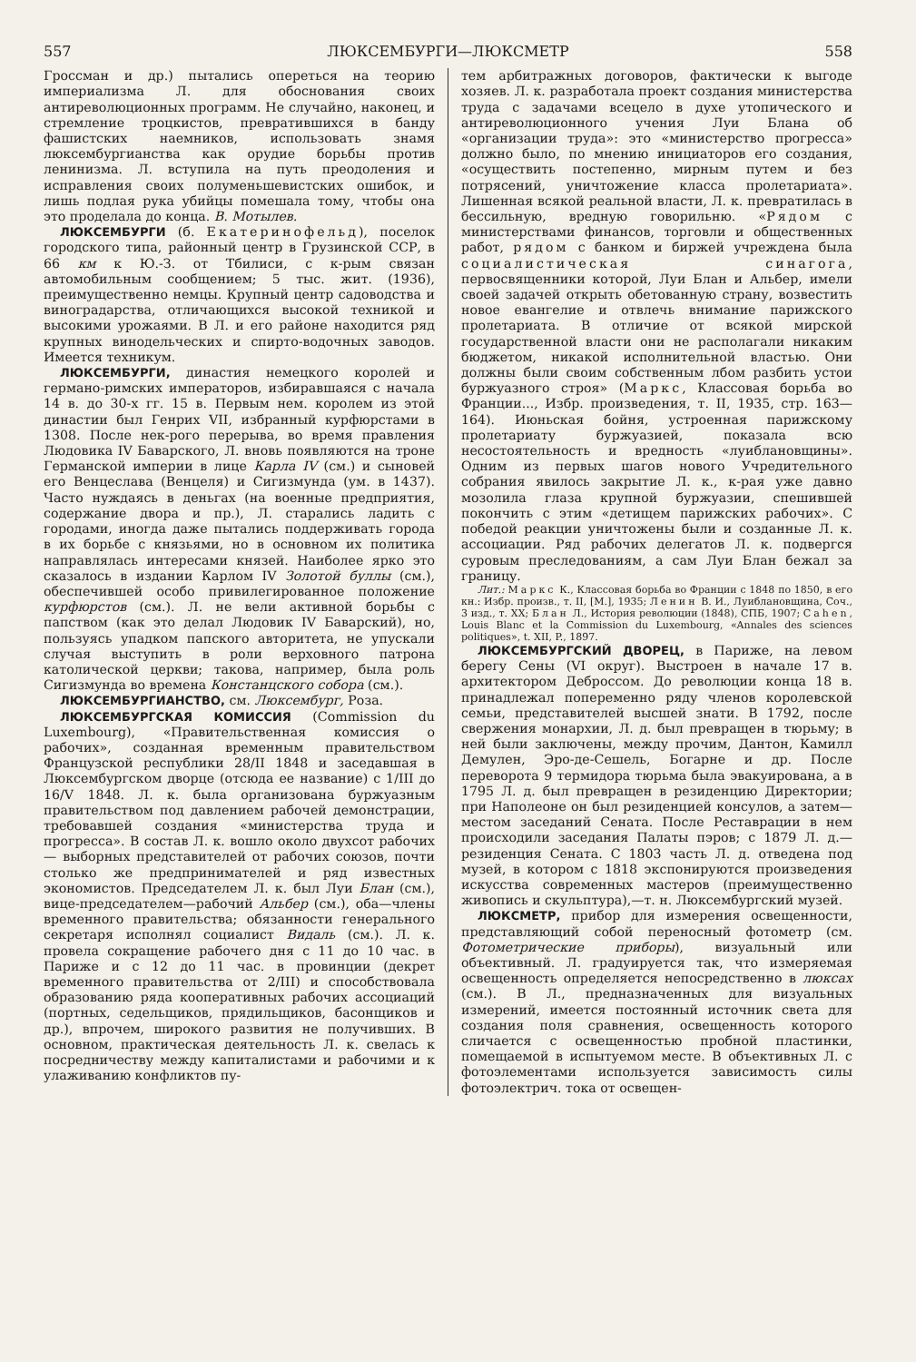557 ЛЮКСЕМБУРГИ—ЛЮКСМЕТР 558
Гроссман и др.) пытались опереться на теорию империализма Л. для обоснования своих антиреволюционных программ. Не случайно, наконец, и стремление троцкистов, превратившихся в банду фашистских наемников, использовать знамя люксембургианства как орудие борьбы против ленинизма. Л. вступила на путь преодоления и исправления своих полуменьшевистских ошибок, и лишь подлая рука убийцы помешала тому, чтобы она это проделала до конца. В. Мотылев.
ЛЮКСЕМБУРГИ (б. Екатеринофельд), поселок городского типа, районный центр в Грузинской ССР, в 66 км к Ю.-З. от Тбилиси, с к-рым связан автомобильным сообщением; 5 тыс. жит. (1936), преимущественно немцы. Крупный центр садоводства и виноградарства, отличающихся высокой техникой и высокими урожаями. В Л. и его районе находится ряд крупных винодельческих и спирто-водочных заводов. Имеется техникум.
ЛЮКСЕМБУРГИ, династия немецкого королей и германо-римских императоров, избиравшаяся с начала 14 в. до 30-х гг. 15 в. Первым нем. королем из этой династии был Генрих VII, избранный курфюрстами в 1308. После нек-рого перерыва, во время правления Людовика IV Баварского, Л. вновь появляются на троне Германской империи в лице Карла IV (см.) и сыновей его Венцеслава (Венцеля) и Сигизмунда (ум. в 1437). Часто нуждаясь в деньгах (на военные предприятия, содержание двора и пр.), Л. старались ладить с городами, иногда даже пытались поддерживать города в их борьбе с князьями, но в основном их политика направлялась интересами князей. Наиболее ярко это сказалось в издании Карлом IV Золотой буллы (см.), обеспечившей особо привилегированное положение курфюрстов (см.). Л. не вели активной борьбы с папством (как это делал Людовик IV Баварский), но, пользуясь упадком папского авторитета, не упускали случая выступить в роли верховного патрона католической церкви; такова, например, была роль Сигизмунда во времена Констанцского собора (см.).
ЛЮКСЕМБУРГИАНСТВО, см. Люксембург, Роза.
ЛЮКСЕМБУРГСКАЯ КОМИССИЯ (Commission du Luxembourg), «Правительственная комиссия о рабочих», созданная временным правительством Французской республики 28/II 1848 и заседавшая в Люксембургском дворце (отсюда ее название) с 1/III до 16/V 1848. Л. к. была организована буржуазным правительством под давлением рабочей демонстрации, требовавшей создания «министерства труда и прогресса». В состав Л. к. вошло около двухсот рабочих — выборных представителей от рабочих союзов, почти столько же предпринимателей и ряд известных экономистов. Председателем Л. к. был Луи Блан (см.), вице-председателем—рабочий Альбер (см.), оба—члены временного правительства; обязанности генерального секретаря исполнял социалист Видаль (см.). Л. к. провела сокращение рабочего дня с 11 до 10 час. в Париже и с 12 до 11 час. в провинции (декрет временного правительства от 2/III) и способствовала образованию ряда кооперативных рабочих ассоциаций (портных, седельщиков, прядильщиков, басонщиков и др.), впрочем, широкого развития не получивших. В основном, практическая деятельность Л. к. свелась к посредничеству между капиталистами и рабочими и к улаживанию конфликтов пу-
тем арбитражных договоров, фактически к выгоде хозяев. Л. к. разработала проект создания министерства труда с задачами всецело в духе утопического и антиреволюционного учения Луи Блана об «организации труда»: это «министерство прогресса» должно было, по мнению инициаторов его создания, «осуществить постепенно, мирным путем и без потрясений, уничтожение класса пролетариата». Лишенная всякой реальной власти, Л. к. превратилась в бессильную, вредную говорильню. «Рядом с министерствами финансов, торговли и общественных работ, рядом с банком и биржей учреждена была социалистическая синагога, первосвященники которой, Луи Блан и Альбер, имели своей задачей открыть обетованную страну, возвестить новое евангелие и отвлечь внимание парижского пролетариата. В отличие от всякой мирской государственной власти они не располагали никаким бюджетом, никакой исполнительной властью. Они должны были своим собственным лбом разбить устои буржуазного строя» (Маркс, Классовая борьба во Франции..., Избр. произведения, т. II, 1935, стр. 163—164). Июньская бойня, устроенная парижскому пролетариату буржуазией, показала всю несостоятельность и вредность «луиблановщины». Одним из первых шагов нового Учредительного собрания явилось закрытие Л. к., к-рая уже давно мозолила глаза крупной буржуазии, спешившей покончить с этим «детищем парижских рабочих». С победой реакции уничтожены были и созданные Л. к. ассоциации. Ряд рабочих делегатов Л. к. подвергся суровым преследованиям, а сам Луи Блан бежал за границу.
Лит.: Маркс К., Классовая борьба во Франции с 1848 по 1850, в его кн.: Избр. произв., т. II, [М.], 1935; Ленин В. И., Луиблановщина, Соч., 3 изд., т. XX; Блан Л., История революции (1848), СПБ, 1907; Cahen, Louis Blanc et la Commission du Luxembourg, «Annales des sciences politiques», t. XII, P., 1897.
ЛЮКСЕМБУРГСКИЙ ДВОРЕЦ, в Париже, на левом берегу Сены (VI округ). Выстроен в начале 17 в. архитектором Деброссом. До революции конца 18 в. принадлежал попеременно ряду членов королевской семьи, представителей высшей знати. В 1792, после свержения монархии, Л. д. был превращен в тюрьму; в ней были заключены, между прочим, Дантон, Камилл Демулен, Эро-де-Сешель, Богарне и др. После переворота 9 термидора тюрьма была эвакуирована, а в 1795 Л. д. был превращен в резиденцию Директории; при Наполеоне он был резиденцией консулов, а затем—местом заседаний Сената. После Реставрации в нем происходили заседания Палаты пэров; с 1879 Л. д.—резиденция Сената. С 1803 часть Л. д. отведена под музей, в котором с 1818 экспонируются произведения искусства современных мастеров (преимущественно живопись и скульптура),—т. н. Люксембургский музей.
ЛЮКСМЕТР, прибор для измерения освещенности, представляющий собой переносный фотометр (см. Фотометрические приборы), визуальный или объективный. Л. градуируется так, что измеряемая освещенность определяется непосредственно в люксах (см.). В Л., предназначенных для визуальных измерений, имеется постоянный источник света для создания поля сравнения, освещенность которого сличается с освещенностью пробной пластинки, помещаемой в испытуемом месте. В объективных Л. с фотоэлементами используется зависимость силы фотоэлектрич. тока от освещен-